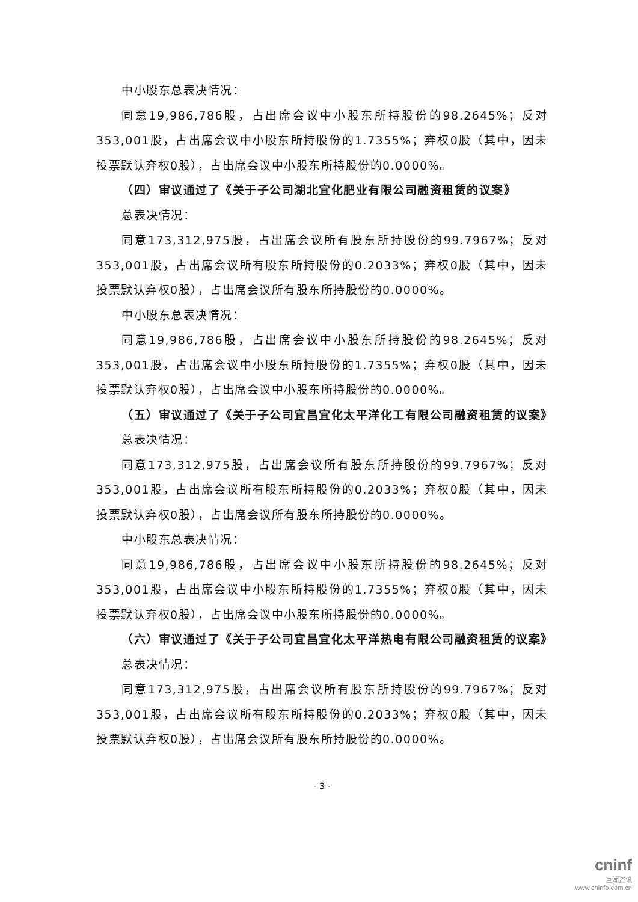中小股东总表决情况：
同意19,986,786股，占出席会议中小股东所持股份的98.2645%；反对353,001股，占出席会议中小股东所持股份的1.7355%；弃权0股（其中，因未投票默认弃权0股），占出席会议中小股东所持股份的0.0000%。
（四）审议通过了《关于子公司湖北宜化肥业有限公司融资租赁的议案》
总表决情况：
同意173,312,975股，占出席会议所有股东所持股份的99.7967%；反对353,001股，占出席会议所有股东所持股份的0.2033%；弃权0股（其中，因未投票默认弃权0股），占出席会议所有股东所持股份的0.0000%。
中小股东总表决情况：
同意19,986,786股，占出席会议中小股东所持股份的98.2645%；反对353,001股，占出席会议中小股东所持股份的1.7355%；弃权0股（其中，因未投票默认弃权0股），占出席会议中小股东所持股份的0.0000%。
（五）审议通过了《关于子公司宜昌宜化太平洋化工有限公司融资租赁的议案》
总表决情况：
同意173,312,975股，占出席会议所有股东所持股份的99.7967%；反对353,001股，占出席会议所有股东所持股份的0.2033%；弃权0股（其中，因未投票默认弃权0股），占出席会议所有股东所持股份的0.0000%。
中小股东总表决情况：
同意19,986,786股，占出席会议中小股东所持股份的98.2645%；反对353,001股，占出席会议中小股东所持股份的1.7355%；弃权0股（其中，因未投票默认弃权0股），占出席会议中小股东所持股份的0.0000%。
（六）审议通过了《关于子公司宜昌宜化太平洋热电有限公司融资租赁的议案》
总表决情况：
同意173,312,975股，占出席会议所有股东所持股份的99.7967%；反对353,001股，占出席会议所有股东所持股份的0.2033%；弃权0股（其中，因未投票默认弃权0股），占出席会议所有股东所持股份的0.0000%。
- 3 -
cninf
巨潮资讯
www.cninfo.com.cn